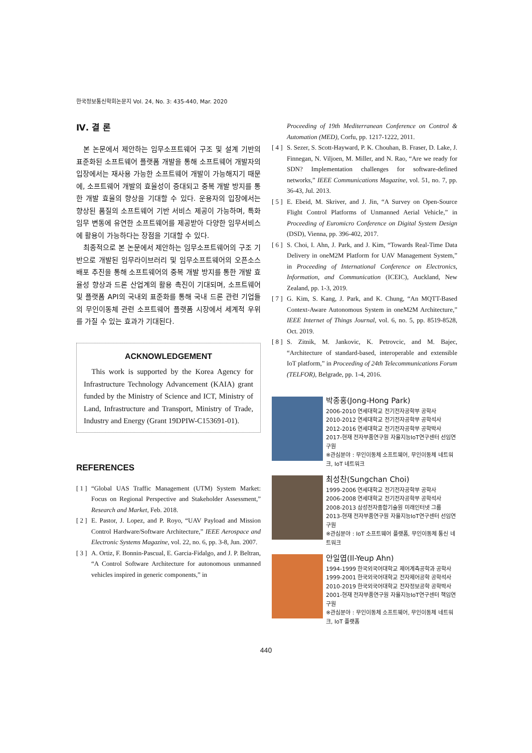한국정보통신학회논문지 Vol. 24, No. 3: 435-440, Mar. 2020
Ⅳ. 결 론
본 논문에서 제안하는 임무소프트웨어 구조 및 설계 기반의 표준화된 소프트웨어 플랫폼 개발을 통해 소프트웨어 개발자의 입장에서는 재사용 가능한 소프트웨어 개발이 가능해지기 때문에, 소프트웨어 개발의 효율성이 증대되고 중복 개발 방지를 통한 개발 효율의 향상을 기대할 수 있다. 운용자의 입장에서는 향상된 품질의 소프트웨어 기반 서비스 제공이 가능하며, 특화 임무 변동에 유연한 소프트웨어를 제공받아 다양한 임무서비스에 활용이 가능하다는 장점을 기대할 수 있다.
최종적으로 본 논문에서 제안하는 임무소프트웨어의 구조 기반으로 개발된 임무라이브러리 및 임무소프트웨어의 오픈소스 배포 추진을 통해 소프트웨어의 중복 개발 방지를 통한 개발 효율성 향상과 드론 산업계의 활용 촉진이 기대되며, 소프트웨어 및 플랫폼 API의 국내외 표준화를 통해 국내 드론 관련 기업들의 무인이동체 관련 소프트웨어 플랫폼 시장에서 세계적 우위를 가질 수 있는 효과가 기대된다.
ACKNOWLEDGEMENT
This work is supported by the Korea Agency for Infrastructure Technology Advancement (KAIA) grant funded by the Ministry of Science and ICT, Ministry of Land, Infrastructure and Transport, Ministry of Trade, Industry and Energy (Grant 19DPIW-C153691-01).
REFERENCES
[ 1 ] “Global UAS Traffic Management (UTM) System Market: Focus on Regional Perspective and Stakeholder Assessment,” Research and Market, Feb. 2018.
[ 2 ] E. Pastor, J. Lopez, and P. Royo, “UAV Payload and Mission Control Hardware/Software Architecture,” IEEE Aerospace and Electronic Systems Magazine, vol. 22, no. 6, pp. 3-8, Jun. 2007.
[ 3 ] A. Ortiz, F. Bonnin-Pascual, E. Garcia-Fidalgo, and J. P. Beltran, “A Control Software Architecture for autonomous unmanned vehicles inspired in generic components,” in
Proceeding of 19th Mediterranean Conference on Control & Automation (MED), Corfu, pp. 1217-1222, 2011.
[ 4 ] S. Sezer, S. Scott-Hayward, P. K. Chouhan, B. Fraser, D. Lake, J. Finnegan, N. Viljoen, M. Miller, and N. Rao, “Are we ready for SDN? Implementation challenges for software-defined networks,” IEEE Communications Magazine, vol. 51, no. 7, pp. 36-43, Jul. 2013.
[ 5 ] E. Ebeid, M. Skriver, and J. Jin, “A Survey on Open-Source Flight Control Platforms of Unmanned Aerial Vehicle,” in Proceeding of Euromicro Conference on Digital System Design (DSD), Vienna, pp. 396-402, 2017.
[ 6 ] S. Choi, I. Ahn, J. Park, and J. Kim, “Towards Real-Time Data Delivery in oneM2M Platform for UAV Management System,” in Proceeding of International Conference on Electronics, Information, and Communication (ICEIC), Auckland, New Zealand, pp. 1-3, 2019.
[ 7 ] G. Kim, S. Kang, J. Park, and K. Chung, “An MQTT-Based Context-Aware Autonomous System in oneM2M Architecture,” IEEE Internet of Things Journal, vol. 6, no. 5, pp. 8519-8528, Oct. 2019.
[ 8 ] S. Zitnik, M. Jankovic, K. Petrovcic, and M. Bajec, “Architecture of standard-based, interoperable and extensible IoT platform,” in Proceeding of 24th Telecommunications Forum (TELFOR), Belgrade, pp. 1-4, 2016.
박종홍(Jong-Hong Park)
2006-2010 연세대학교 전기전자공학부 공학사
2010-2012 연세대학교 전기전자공학부 공학석사
2012-2016 연세대학교 전기전자공학부 공학박사
2017-현재 전자부품연구원 자율지능IoT연구센터 선임연구원
※관심분야 : 무인이동체 소프트웨어, 무인이동체 네트워크, IoT 네트워크
최성찬(Sungchan Choi)
1999-2006 연세대학교 전기전자공학부 공학사
2006-2008 연세대학교 전기전자공학부 공학석사
2008-2013 삼성전자종합기술원 미래인터넷 그룹
2013-현재 전자부품연구원 자율지능IoT연구센터 선임연구원
※관심분야 : IoT 소프트웨어 플랫폼, 무인이동체 통신 네트워크
안일엽(Il-Yeup Ahn)
1994-1999 한국외국어대학교 제어계측공학과 공학사
1999-2001 한국외국어대학교 전자제어공학 공학석사
2010-2019 한국외국어대학교 전자정보공학 공학박사
2001-현재 전자부품연구원 자율지능IoT연구센터 책임연구원
※관심분야 : 무인이동체 소프트웨어, 무인이동체 네트워크, IoT 플랫폼
440